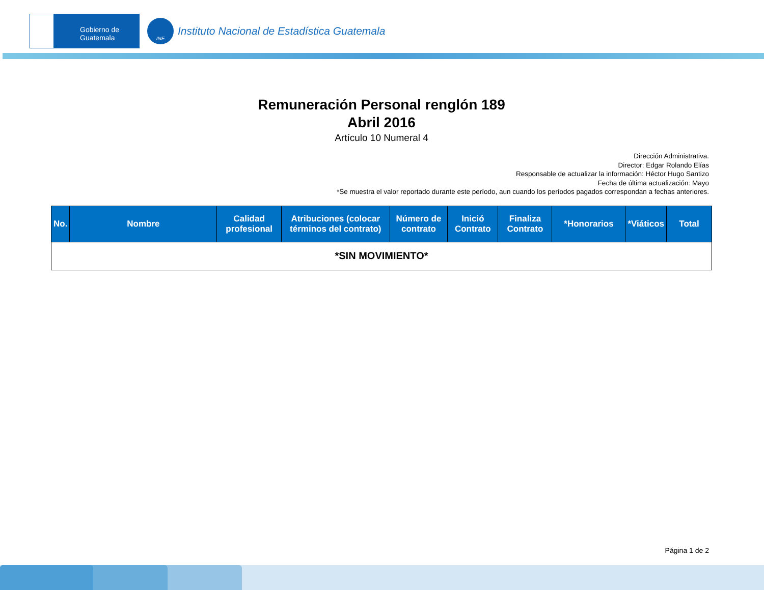Gobierno de Guatemala
INE
Instituto Nacional de Estadística Guatemala
Remuneración Personal renglón 189
Abril 2016
Artículo 10 Numeral 4
Dirección Administrativa.
Director: Edgar Rolando Elías
Responsable de actualizar la información: Héctor Hugo Santizo
Fecha de última actualización: Mayo
*Se muestra el valor reportado durante este período, aun cuando los períodos pagados correspondan a fechas anteriores.
| No. | Nombre | Calidad profesional | Atribuciones (colocar términos del contrato) | Número de contrato | Inició Contrato | Finaliza Contrato | *Honorarios | *Viáticos | Total |
| --- | --- | --- | --- | --- | --- | --- | --- | --- | --- |
| *SIN MOVIMIENTO* | | | | | | | | | |
Página 1 de 2